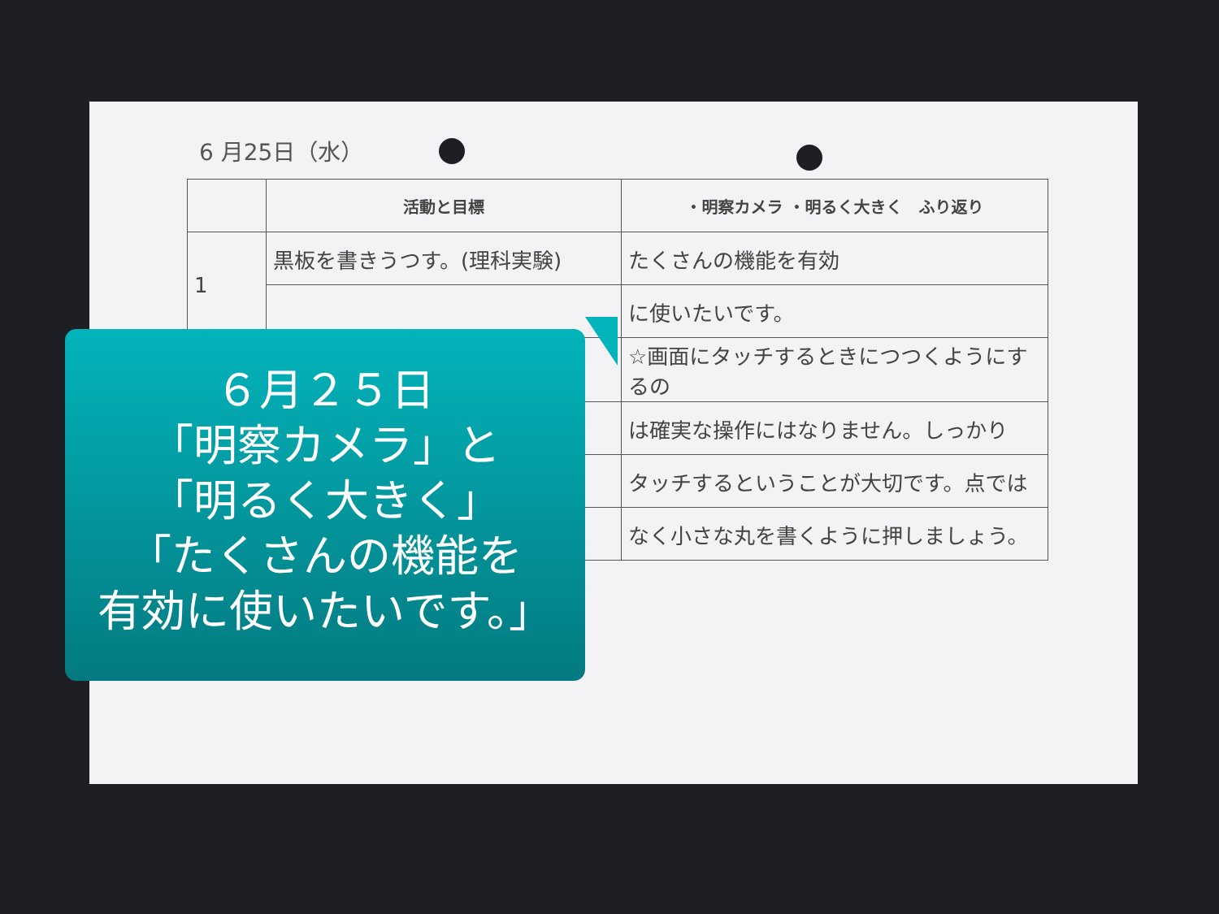6 月25日（水）
| | 活動と目標 | ・明察カメラ ・明るく大きく ふり返り |
| --- | --- | --- |
| 1 | 黒板を書きうつす。(理科実験) | たくさんの機能を有効 |
| | | に使いたいです。 |
| | | ☆画面にタッチするときにつつくようにするの |
| | | は確実な操作にはなりません。しっかり |
| | | タッチするということが大切です。点では |
| | | なく小さな丸を書くように押しましょう。 |
６月２５日
「明察カメラ」と
「明るく大きく」
「たくさんの機能を
有効に使いたいです。」